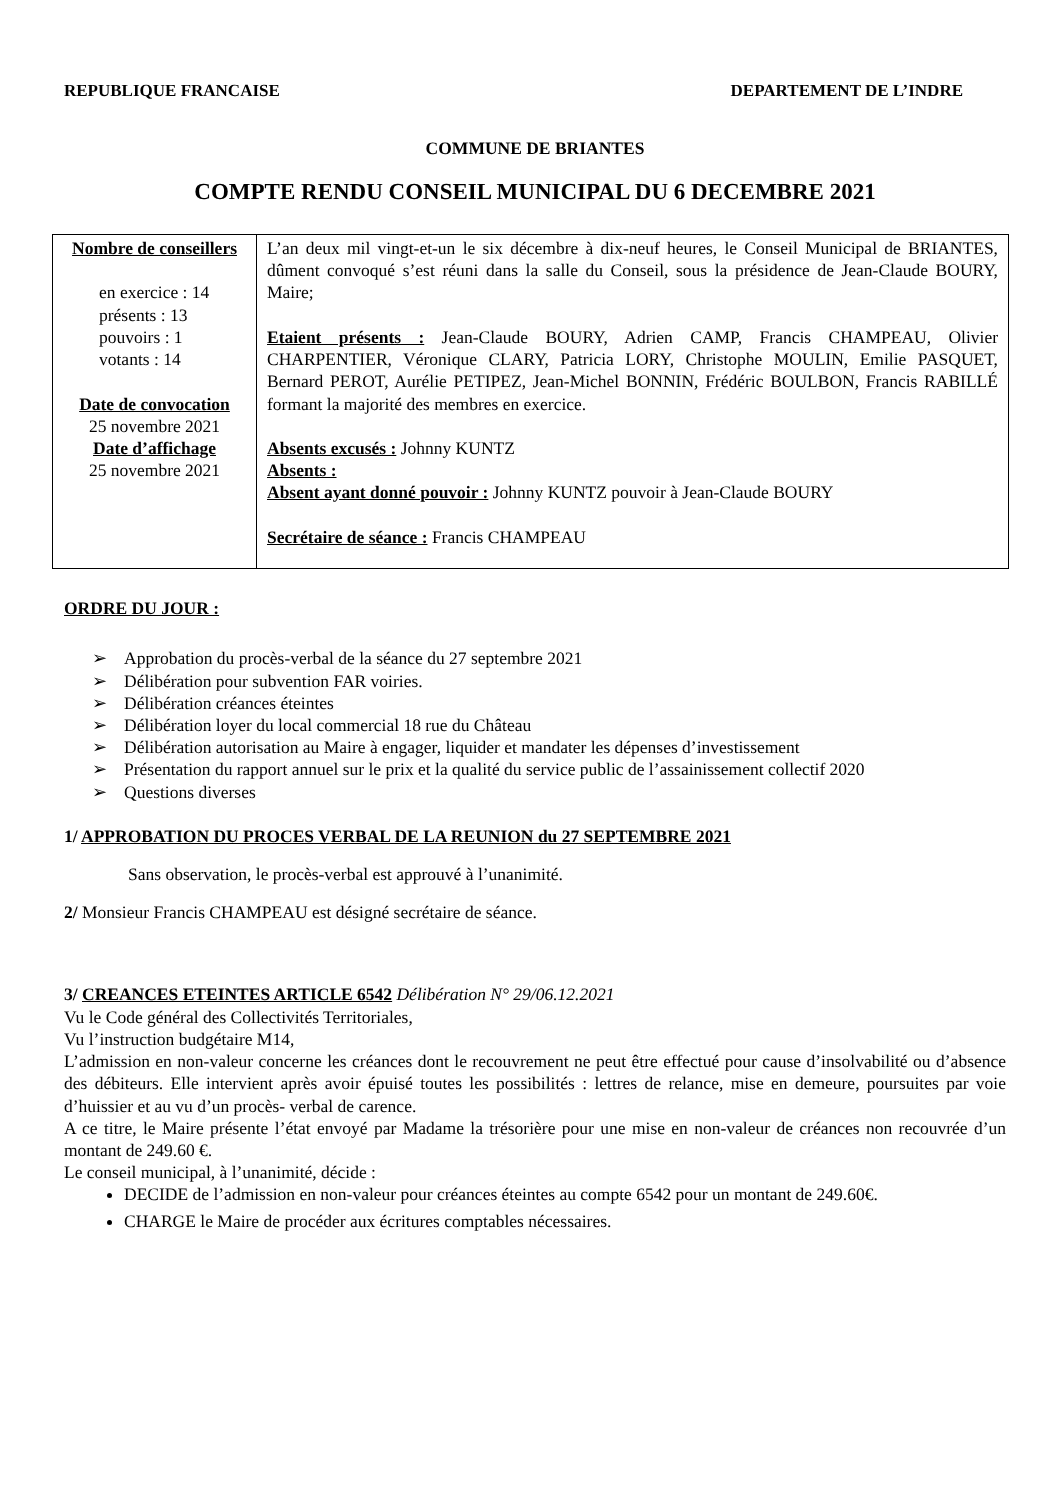REPUBLIQUE FRANCAISE DEPARTEMENT DE L’INDRE
COMMUNE DE BRIANTES
COMPTE RENDU CONSEIL MUNICIPAL DU 6 DECEMBRE 2021
| Nombre de conseillers en exercice : 14 présents : 13 pouvoirs : 1 votants : 14 Date de convocation 25 novembre 2021 Date d’affichage 25 novembre 2021 | L’an deux mil vingt-et-un le six décembre à dix-neuf heures, le Conseil Municipal de BRIANTES, dûment convoqué s’est réuni dans la salle du Conseil, sous la présidence de Jean-Claude BOURY, Maire; Etaient présents : Jean-Claude BOURY, Adrien CAMP, Francis CHAMPEAU, Olivier CHARPENTIER, Véronique CLARY, Patricia LORY, Christophe MOULIN, Emilie PASQUET, Bernard PEROT, Aurélie PETIPEZ, Jean-Michel BONNIN, Frédéric BOULBON, Francis RABILLÉ formant la majorité des membres en exercice. Absents excusés : Johnny KUNTZ Absents : Absent ayant donné pouvoir : Johnny KUNTZ pouvoir à Jean-Claude BOURY Secrétaire de séance : Francis CHAMPEAU |
ORDRE DU JOUR :
➢ Approbation du procès-verbal de la séance du 27 septembre 2021
➢ Délibération pour subvention FAR voiries.
➢ Délibération créances éteintes
➢ Délibération loyer du local commercial 18 rue du Château
➢ Délibération autorisation au Maire à engager, liquider et mandater les dépenses d’investissement
➢ Présentation du rapport annuel sur le prix et la qualité du service public de l’assainissement collectif 2020
➢ Questions diverses
1/ APPROBATION DU PROCES VERBAL DE LA REUNION du 27 SEPTEMBRE 2021
Sans observation, le procès-verbal est approuvé à l’unanimité.
2/ Monsieur Francis CHAMPEAU est désigné secrétaire de séance.
3/ CREANCES ETEINTES ARTICLE 6542 Délibération N° 29/06.12.2021
Vu le Code général des Collectivités Territoriales,
Vu l’instruction budgétaire M14,
L’admission en non-valeur concerne les créances dont le recouvrement ne peut être effectué pour cause d’insolvabilité ou d’absence des débiteurs. Elle intervient après avoir épuisé toutes les possibilités : lettres de relance, mise en demeure, poursuites par voie d’huissier et au vu d’un procès- verbal de carence.
A ce titre, le Maire présente l’état envoyé par Madame la trésorière pour une mise en non-valeur de créances non recouvrée d’un montant de 249.60 €.
Le conseil municipal, à l’unanimité, décide :
DECIDE de l’admission en non-valeur pour créances éteintes au compte 6542 pour un montant de 249.60€.
CHARGE le Maire de procéder aux écritures comptables nécessaires.